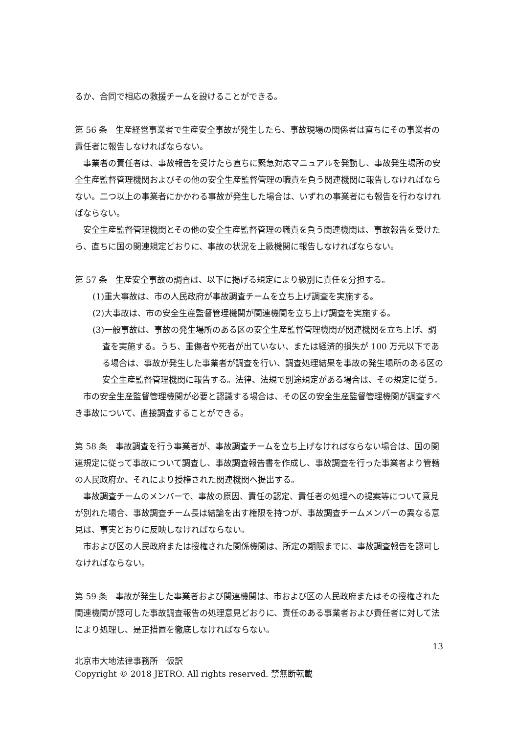るか、合同で相応の救援チームを設けることができる。
第 56 条　生産経営事業者で生産安全事故が発生したら、事故現場の関係者は直ちにその事業者の責任者に報告しなければならない。
事業者の責任者は、事故報告を受けたら直ちに緊急対応マニュアルを発動し、事故発生場所の安全生産監督管理機関およびその他の安全生産監督管理の職責を負う関連機関に報告しなければならない。二つ以上の事業者にかかわる事故が発生した場合は、いずれの事業者にも報告を行わなければならない。
安全生産監督管理機関とその他の安全生産監督管理の職責を負う関連機関は、事故報告を受けたら、直ちに国の関連規定どおりに、事故の状況を上級機関に報告しなければならない。
第 57 条　生産安全事故の調査は、以下に掲げる規定により級別に責任を分担する。
(1)重大事故は、市の人民政府が事故調査チームを立ち上げ調査を実施する。
(2)大事故は、市の安全生産監督管理機関が関連機関を立ち上げ調査を実施する。
(3)一般事故は、事故の発生場所のある区の安全生産監督管理機関が関連機関を立ち上げ、調査を実施する。うち、重傷者や死者が出ていない、または経済的損失が 100 万元以下である場合は、事故が発生した事業者が調査を行い、調査処理結果を事故の発生場所のある区の安全生産監督管理機関に報告する。法律、法規で別途規定がある場合は、その規定に従う。
市の安全生産監督管理機関が必要と認識する場合は、その区の安全生産監督管理機関が調査すべき事故について、直接調査することができる。
第 58 条　事故調査を行う事業者が、事故調査チームを立ち上げなければならない場合は、国の関連規定に従って事故について調査し、事故調査報告書を作成し、事故調査を行った事業者より管轄の人民政府か、それにより授権された関連機関へ提出する。
事故調査チームのメンバーで、事故の原因、責任の認定、責任者の処理への提案等について意見が別れた場合、事故調査チーム長は結論を出す権限を持つが、事故調査チームメンバーの異なる意見は、事実どおりに反映しなければならない。
市および区の人民政府または授権された関係機関は、所定の期限までに、事故調査報告を認可しなければならない。
第 59 条　事故が発生した事業者および関連機関は、市および区の人民政府またはその授権された関連機関が認可した事故調査報告の処理意見どおりに、責任のある事業者および責任者に対して法により処理し、是正措置を徹底しなければならない。
13
北京市大地法律事務所　仮訳
Copyright © 2018 JETRO. All rights reserved. 禁無断転載